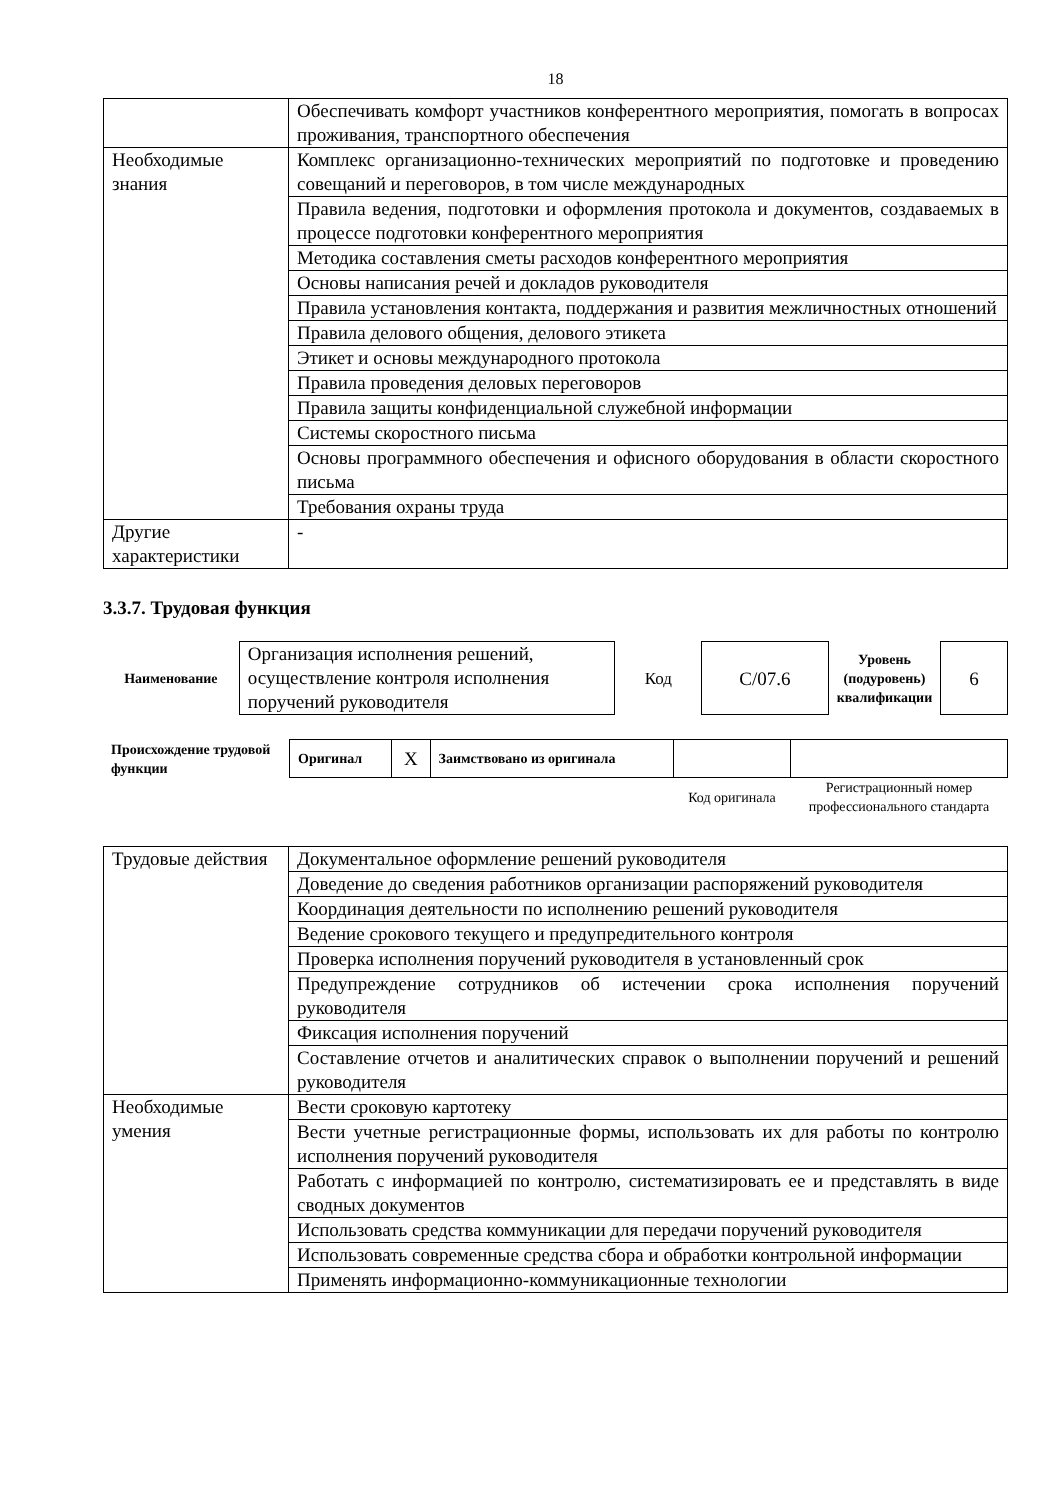18
| | Обеспечивать комфорт участников конферентного мероприятия, помогать в вопросах проживания, транспортного обеспечения |
| Необходимые знания | Комплекс организационно-технических мероприятий по подготовке и проведению совещаний и переговоров, в том числе международных |
| | Правила ведения, подготовки и оформления протокола и документов, создаваемых в процессе подготовки конферентного мероприятия |
| | Методика составления сметы расходов конферентного мероприятия |
| | Основы написания речей и докладов руководителя |
| | Правила установления контакта, поддержания и развития межличностных отношений |
| | Правила делового общения, делового этикета |
| | Этикет и основы международного протокола |
| | Правила проведения деловых переговоров |
| | Правила защиты конфиденциальной служебной информации |
| | Системы скоростного письма |
| | Основы программного обеспечения и офисного оборудования в области скоростного письма |
| | Требования охраны труда |
| Другие характеристики | - |
3.3.7. Трудовая функция
| Наименование | Организация исполнения решений, осуществление контроля исполнения поручений руководителя | Код | C/07.6 | Уровень (подуровень) квалификации | 6 |
| Происхождение трудовой функции | Оригинал | X | Заимствовано из оригинала | | |
| | | | | Код оригинала | Регистрационный номер профессионального стандарта |
| Трудовые действия | Документальное оформление решений руководителя |
| | Доведение до сведения работников организации распоряжений руководителя |
| | Координация деятельности по исполнению решений руководителя |
| | Ведение срокового текущего и предупредительного контроля |
| | Проверка исполнения поручений руководителя в установленный срок |
| | Предупреждение сотрудников об истечении срока исполнения поручений руководителя |
| | Фиксация исполнения поручений |
| | Составление отчетов и аналитических справок о выполнении поручений и решений руководителя |
| Необходимые умения | Вести сроковую картотеку |
| | Вести учетные регистрационные формы, использовать их для работы по контролю исполнения поручений руководителя |
| | Работать с информацией по контролю, систематизировать ее и представлять в виде сводных документов |
| | Использовать средства коммуникации для передачи поручений руководителя |
| | Использовать современные средства сбора и обработки контрольной информации |
| | Применять информационно-коммуникационные технологии |